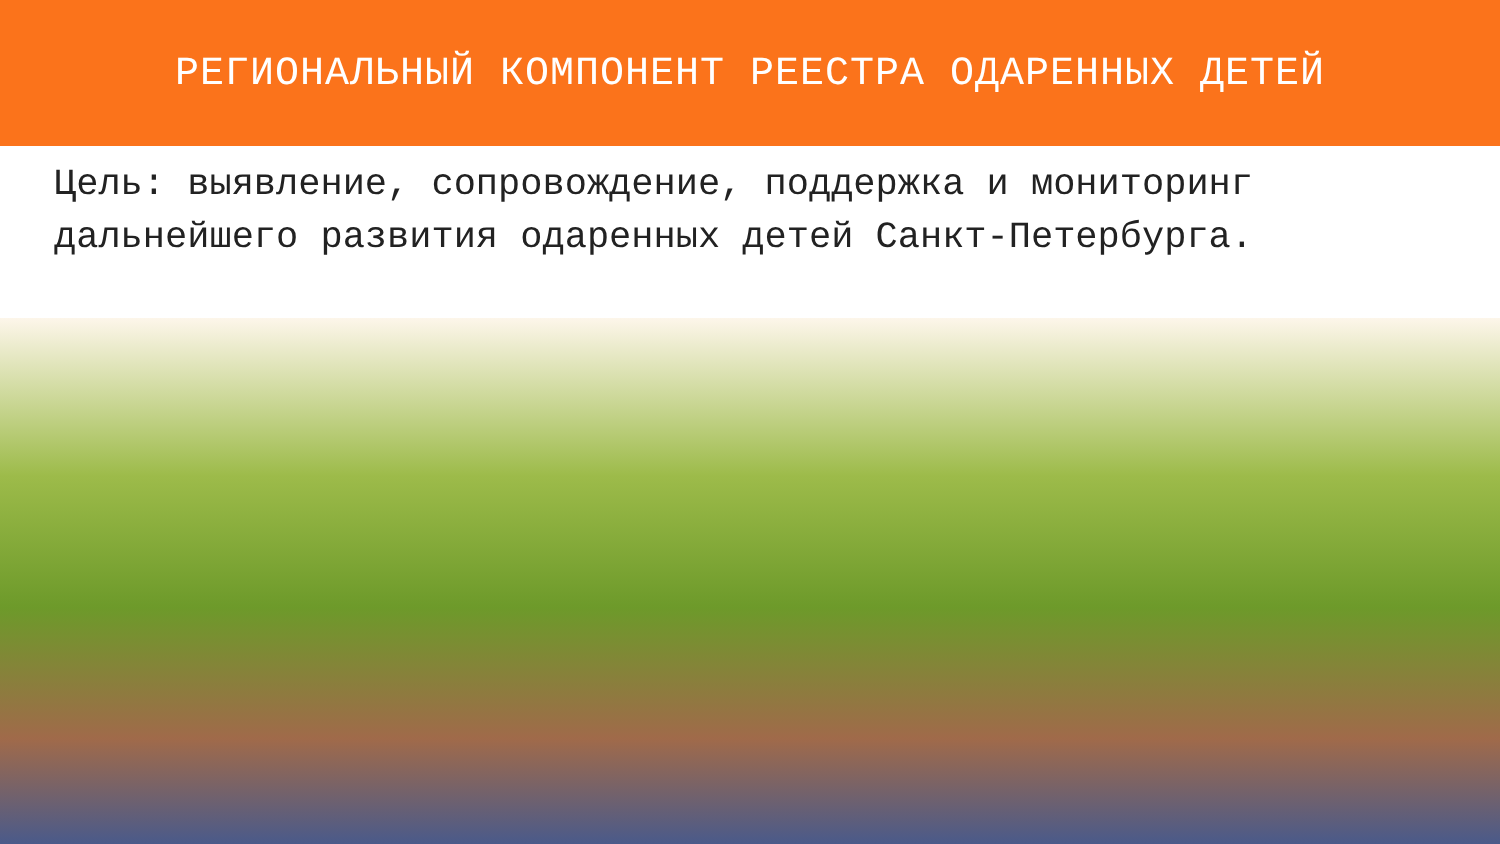РЕГИОНАЛЬНЫЙ КОМПОНЕНТ РЕЕСТРА ОДАРЕННЫХ ДЕТЕЙ
Цель: выявление, сопровождение, поддержка и мониторинг дальнейшего развития одаренных детей Санкт-Петербурга.